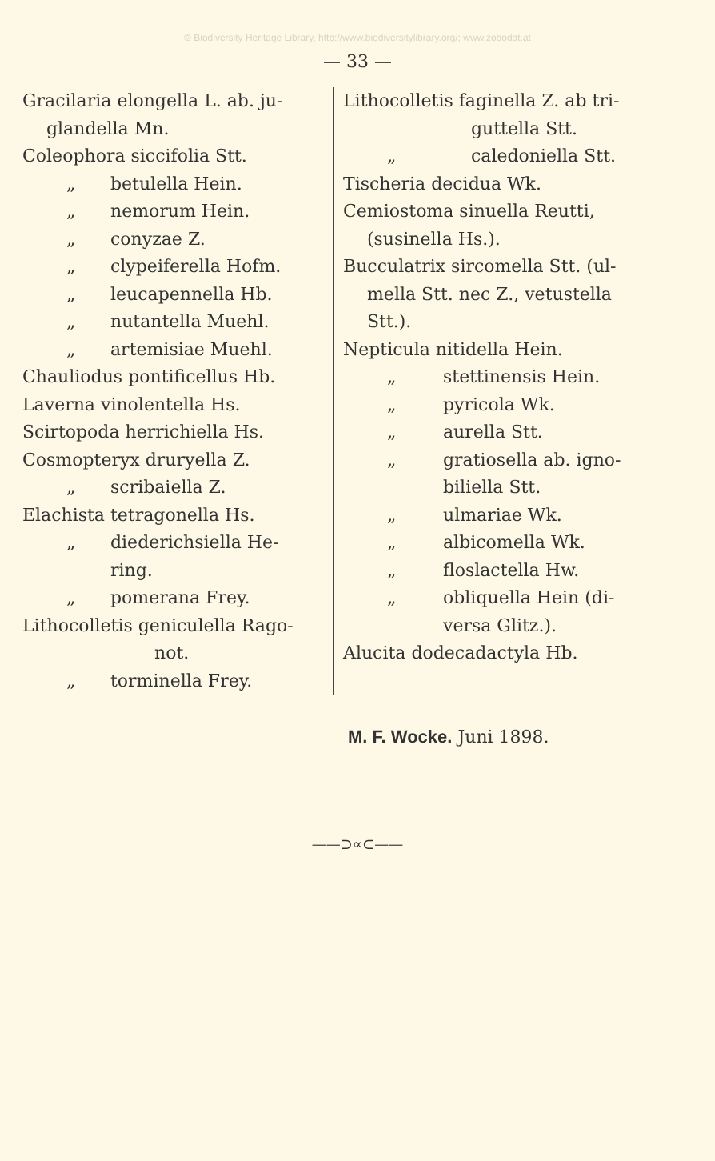© Biodiversity Heritage Library, http://www.biodiversitylibrary.org/; www.zobodat.at
— 33 —
Gracilaria elongella L. ab. ju-
glandella Mn.
Coleophora siccifolia Stt.
„ betulella Hein.
„ nemorum Hein.
„ conyzae Z.
„ clypeiferella Hofm.
„ leucapennella Hb.
„ nutantella Muehl.
„ artemisiae Muehl.
Chauliodus pontificellus Hb.
Laverna vinolentella Hs.
Scirtopoda herrichiella Hs.
Cosmopteryx druryella Z.
„ scribaiella Z.
Elachista tetragonella Hs.
„ diederichsiella He-
ring.
„ pomerana Frey.
Lithocolletis geniculella Rago-
not.
„ torminella Frey.
Lithocolletis faginella Z. ab tri-
guttella Stt.
„ caledoniella Stt.
Tischeria decidua Wk.
Cemiostoma sinuella Reutti,
(susinella Hs.).
Bucculatrix sircomella Stt. (ul-
mella Stt. nec Z., vetustella
Stt.).
Nepticula nitidella Hein.
„ stettinensis Hein.
„ pyricola Wk.
„ aurella Stt.
„ gratiosella ab. igno-
biliella Stt.
„ ulmariae Wk.
„ albicomella Wk.
„ floslactella Hw.
„ obliquella Hein (di-
versa Glitz.).
Alucita dodecadactyla Hb.
M. F. Wocke. Juni 1898.
——⊃∝⊂——